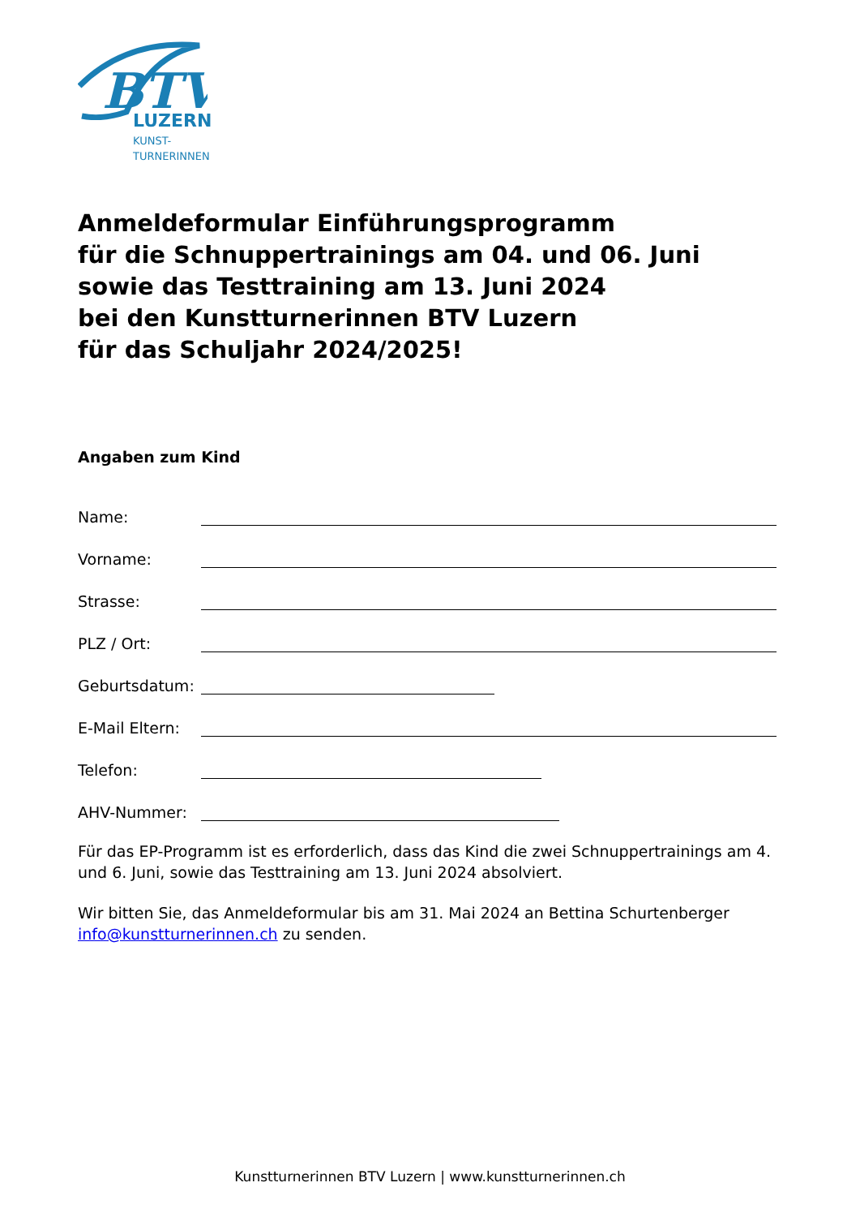BTV
LUZERN
KUNST-
TURNERINNEN
Anmeldeformular Einführungsprogramm
für die Schnuppertrainings am 04. und 06. Juni
sowie das Testtraining am 13. Juni 2024
bei den Kunstturnerinnen BTV Luzern
für das Schuljahr 2024/2025!
Angaben zum Kind
Name:
Vorname:
Strasse:
PLZ / Ort:
Geburtsdatum:
E-Mail Eltern:
Telefon:
AHV-Nummer:
Für das EP-Programm ist es erforderlich, dass das Kind die zwei Schnuppertrainings am 4. und 6. Juni, sowie das Testtraining am 13. Juni 2024 absolviert.
Wir bitten Sie, das Anmeldeformular bis am 31. Mai 2024 an Bettina Schurtenberger info@kunstturnerinnen.ch zu senden.
Kunstturnerinnen BTV Luzern | www.kunstturnerinnen.ch